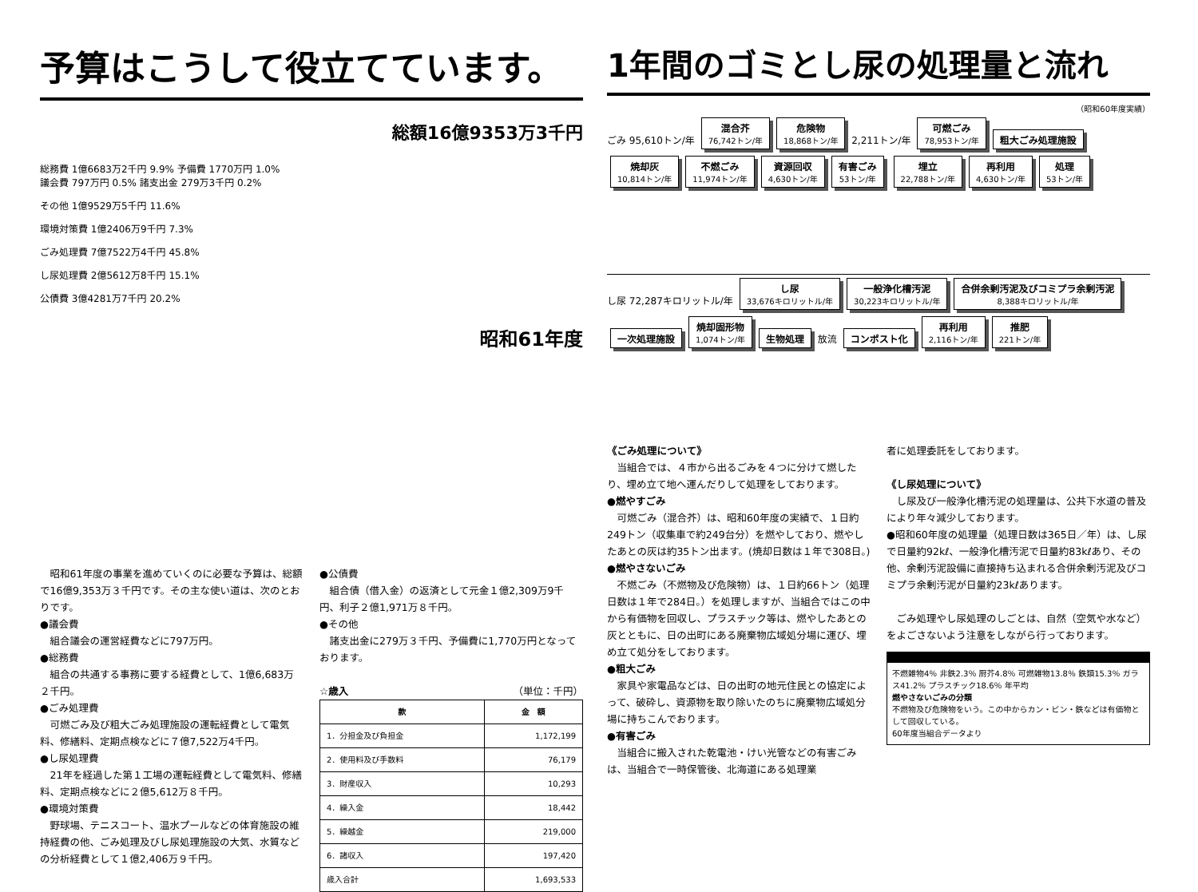予算はこうして役立てています。
総額16億9353万3千円
総務費 1億6683万2千円 9.9% 予備費 1770万円 1.0%
議会費 797万円 0.5% 諸支出金 279万3千円 0.2%
その他 1億9529万5千円 11.6%
環境対策費 1億2406万9千円 7.3%
ごみ処理費 7億7522万4千円 45.8%
し尿処理費 2億5612万8千円 15.1%
公債費 3億4281万7千円 20.2%
昭和61年度
　昭和61年度の事業を進めていくのに必要な予算は、総額で16億9,353万３千円です。その主な使い道は、次のとおりです。
●議会費
　組合議会の運営経費などに797万円。
●総務費
　組合の共通する事務に要する経費として、1億6,683万２千円。
●ごみ処理費
　可燃ごみ及び粗大ごみ処理施設の運転経費として電気料、修繕料、定期点検などに７億7,522万4千円。
●し尿処理費
　21年を経過した第１工場の運転経費として電気料、修繕料、定期点検などに２億5,612万８千円。
●環境対策費
　野球場、テニスコート、温水プールなどの体育施設の維持経費の他、ごみ処理及びし尿処理施設の大気、水質などの分析経費として１億2,406万９千円。
●公債費
　組合債（借入金）の返済として元金１億2,309万9千円、利子２億1,971万８千円。
●その他
　諸支出金に279万３千円、予備費に1,770万円となっております。
☆歳入 （単位：千円）
| 款 | 金 額 |
| --- | --- |
| 1．分担金及び負担金 | 1,172,199 |
| 2．使用料及び手数料 | 76,179 |
| 3．財産収入 | 10,293 |
| 4．繰入金 | 18,442 |
| 5．繰越金 | 219,000 |
| 6．諸収入 | 197,420 |
| 歳入合計 | 1,693,533 |
1年間のゴミとし尿の処理量と流れ
（昭和60年度実績）
ごみ 95,610トン/年 混合芥 76,742トン/年 危険物 18,868トン/年 2,211トン/年 可燃ごみ 78,953トン/年 粗大ごみ処理施設 焼却灰 10,814トン/年 不燃ごみ 11,974トン/年 資源回収 4,630トン/年 有害ごみ 53トン/年 埋立 22,788トン/年 再利用 4,630トン/年 処理 53トン/年
し尿 72,287キロリットル/年 し尿 33,676キロリットル/年 一般浄化槽汚泥 30,223キロリットル/年 合併余剰汚泥及びコミプラ余剰汚泥 8,388キロリットル/年 一次処理施設 焼却固形物 1,074トン/年 生物処理 放流 コンポスト化 再利用 2,116トン/年 推肥 221トン/年
《ごみ処理について》
　当組合では、４市から出るごみを４つに分けて燃したり、埋め立て地へ運んだりして処理をしております。
●燃やすごみ
　可燃ごみ（混合芥）は、昭和60年度の実績で、１日約249トン（収集車で約249台分）を燃やしており、燃やしたあとの灰は約35トン出ます。(焼却日数は１年で308日。)
●燃やさないごみ
　不燃ごみ（不燃物及び危険物）は、１日約66トン（処理日数は１年で284日。）を処理しますが、当組合ではこの中から有価物を回収し、プラスチック等は、燃やしたあとの灰とともに、日の出町にある廃棄物広域処分場に運び、埋め立て処分をしております。
●粗大ごみ
　家具や家電品などは、日の出町の地元住民との協定によって、破砕し、資源物を取り除いたのちに廃棄物広域処分場に持ちこんでおります。
●有害ごみ
　当組合に搬入された乾電池・けい光管などの有害ごみは、当組合で一時保管後、北海道にある処理業
者に処理委託をしております。
《し尿処理について》
　し尿及び一般浄化槽汚泥の処理量は、公共下水道の普及により年々減少しております。
●昭和60年度の処理量（処理日数は365日／年）は、し尿で日量約92kℓ、一般浄化槽汚泥で日量約83kℓあり、その他、余剰汚泥設備に直接持ち込まれる合併余剰汚泥及びコミプラ余剰汚泥が日量約23kℓあります。
　ごみ処理やし尿処理のしごとは、自然（空気や水など）をよごさないよう注意をしながら行っております。
不燃雑物4％ 非鉄2.3％ 厨芥4.8％ 可燃雑物13.8％ 鉄類15.3％ ガラス41.2％ プラスチック18.6％ 年平均
燃やさないごみの分類
不燃物及び危険物をいう。この中からカン・ビン・鉄などは有価物として回収している。
60年度当組合データより